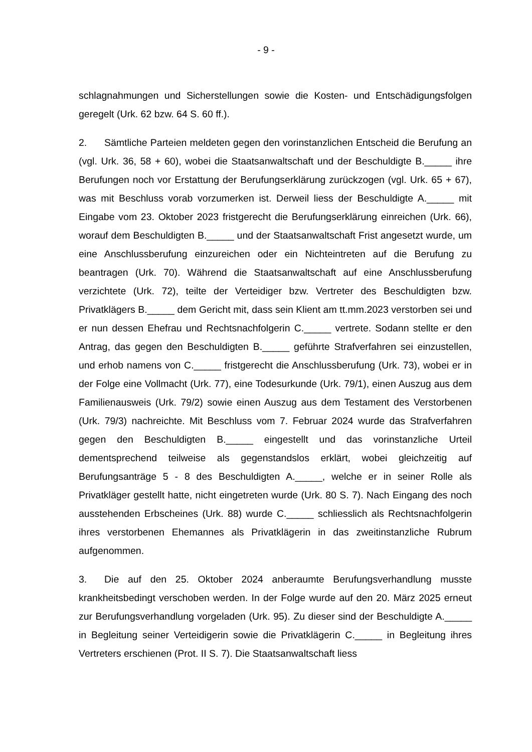- 9 -
schlagnahmungen und Sicherstellungen sowie die Kosten- und Entschädigungsfol­gen geregelt (Urk. 62 bzw. 64 S. 60 ff.).
2. Sämtliche Parteien meldeten gegen den vorinstanzlichen Entscheid die Beru­fung an (vgl. Urk. 36, 58 + 60), wobei die Staatsanwaltschaft und der Beschuldigte B._____ ihre Berufungen noch vor Erstattung der Berufungserklärung zurückzogen (vgl. Urk. 65 + 67), was mit Beschluss vorab vorzumerken ist. Derweil liess der Beschuldigte A._____ mit Eingabe vom 23. Oktober 2023 fristgerecht die Beru­fungserklärung einreichen (Urk. 66), worauf dem Beschuldigten B._____ und der Staatsanwaltschaft Frist angesetzt wurde, um eine Anschlussberufung einzurei­chen oder ein Nichteintreten auf die Berufung zu beantragen (Urk. 70). Während die Staatsanwaltschaft auf eine Anschlussberufung verzichtete (Urk. 72), teilte der Verteidiger bzw. Vertreter des Beschuldigten bzw. Privatklägers B._____ dem Ge­richt mit, dass sein Klient am tt.mm.2023 verstorben sei und er nun dessen Ehefrau und Rechtsnachfolgerin C._____ vertrete. Sodann stellte er den Antrag, das gegen den Beschuldigten B._____ geführte Strafverfahren sei einzustellen, und erhob na­mens von C._____ fristgerecht die Anschlussberufung (Urk. 73), wobei er in der Folge eine Vollmacht (Urk. 77), eine Todesurkunde (Urk. 79/1), einen Auszug aus dem Familienausweis (Urk. 79/2) sowie einen Auszug aus dem Testament des Ver­storbenen (Urk. 79/3) nachreichte. Mit Beschluss vom 7. Februar 2024 wurde das Strafverfahren gegen den Beschuldigten B._____ eingestellt und das vorinstanzli­che Urteil dementsprechend teilweise als gegenstandslos erklärt, wobei gleichzeitig auf Berufungsanträge 5 - 8 des Beschuldigten A._____, welche er in seiner Rolle als Privatkläger gestellt hatte, nicht eingetreten wurde (Urk. 80 S. 7). Nach Eingang des noch ausstehenden Erbscheines (Urk. 88) wurde C._____ schliesslich als Rechtsnachfolgerin ihres verstorbenen Ehemannes als Privatklägerin in das zwei­tinstanzliche Rubrum aufgenommen.
3. Die auf den 25. Oktober 2024 anberaumte Berufungsverhandlung musste krankheitsbedingt verschoben werden. In der Folge wurde auf den 20. März 2025 erneut zur Berufungsverhandlung vorgeladen (Urk. 95). Zu dieser sind der Beschul­digte A._____ in Begleitung seiner Verteidigerin sowie die Privatklägerin C._____ in Begleitung ihres Vertreters erschienen (Prot. II S. 7). Die Staatsanwaltschaft liess